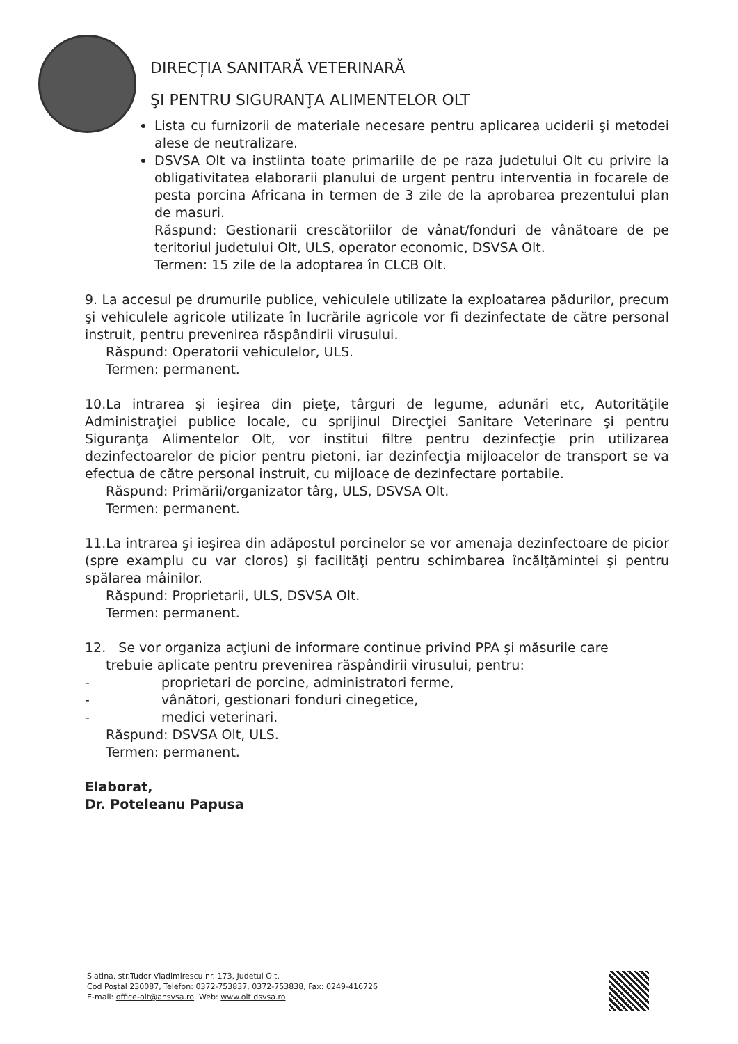DIRECȚIA SANITARĂ VETERINARĂ
ŞI PENTRU SIGURANŢA ALIMENTELOR OLT
Lista cu furnizorii de materiale necesare pentru aplicarea uciderii şi metodei alese de neutralizare.
DSVSA Olt va instiinta toate primariile de pe raza judetului Olt cu privire la obligativitatea elaborarii planului de urgent pentru interventia in focarele de pesta porcina Africana in termen de 3 zile de la aprobarea prezentului plan de masuri.
Răspund: Gestionarii crescătoriilor de vânat/fonduri de vânătoare de pe teritoriul judetului Olt, ULS, operator economic, DSVSA Olt.
Termen: 15 zile de la adoptarea în CLCB Olt.
9. La accesul pe drumurile publice, vehiculele utilizate la exploatarea pădurilor, precum şi vehiculele agricole utilizate în lucrările agricole vor fi dezinfectate de către personal instruit, pentru prevenirea răspândirii virusului.
Răspund: Operatorii vehiculelor, ULS.
Termen: permanent.
10.La intrarea şi ieşirea din pieţe, târguri de legume, adunări etc, Autorităţile Administraţiei publice locale, cu sprijinul Direcţiei Sanitare Veterinare şi pentru Siguranţa Alimentelor Olt, vor institui filtre pentru dezinfecţie prin utilizarea dezinfectoarelor de picior pentru pietoni, iar dezinfecţia mijloacelor de transport se va efectua de către personal instruit, cu mijloace de dezinfectare portabile.
Răspund: Primării/organizator târg, ULS, DSVSA Olt.
Termen: permanent.
11.La intrarea şi ieşirea din adăpostul porcinelor se vor amenaja dezinfectoare de picior (spre examplu cu var cloros) şi facilităţi pentru schimbarea încălţămintei şi pentru spălarea mâinilor.
Răspund: Proprietarii, ULS, DSVSA Olt.
Termen: permanent.
12. Se vor organiza acţiuni de informare continue privind PPA şi măsurile care
trebuie aplicate pentru prevenirea răspândirii virusului, pentru:
- proprietari de porcine, administratori ferme,
- vânători, gestionari fonduri cinegetice,
- medici veterinari.
Răspund: DSVSA Olt, ULS.
Termen: permanent.
Elaborat,
Dr. Poteleanu Papusa
Slatina, str.Tudor Vladimirescu nr. 173, Judetul Olt,
Cod Poştal 230087, Telefon: 0372-753837, 0372-753838, Fax: 0249-416726
E-mail: office-olt@ansvsa.ro, Web: www.olt.dsvsa.ro